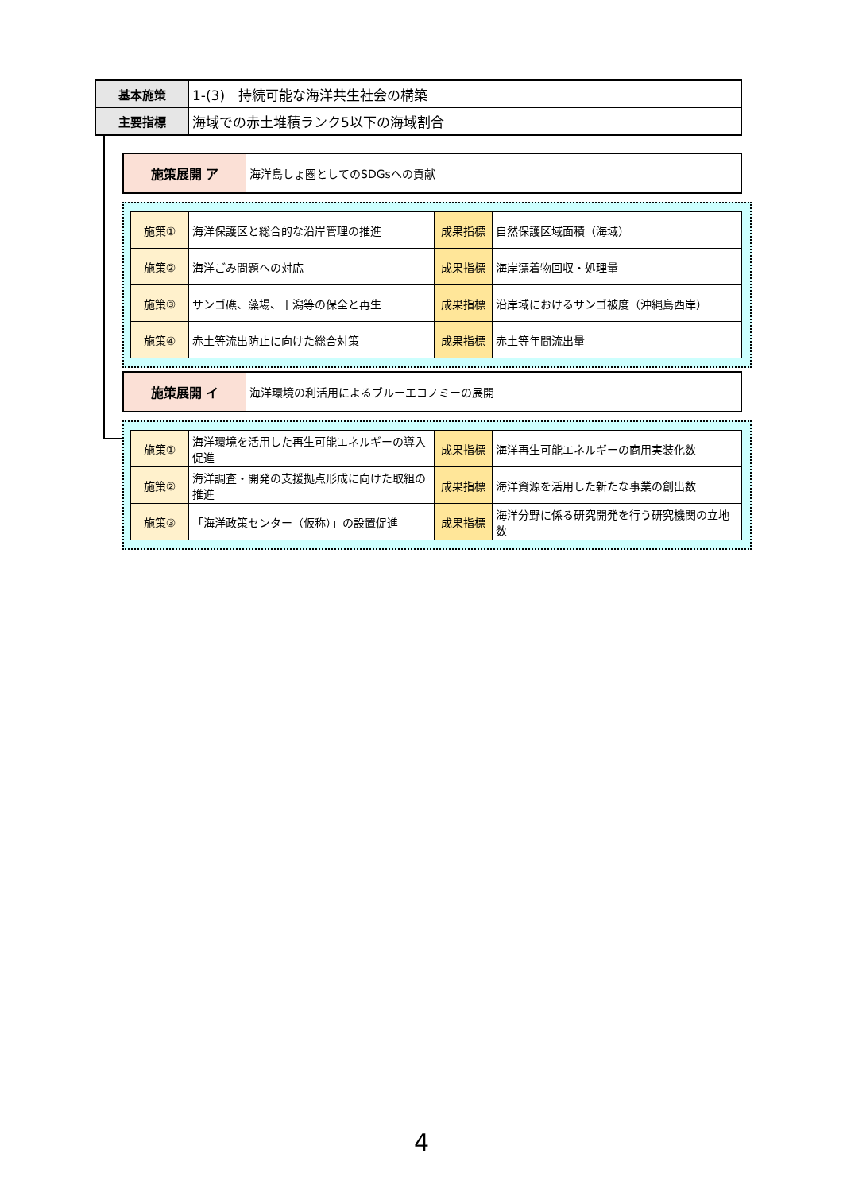| 基本施策 | 1-(3) 持続可能な海洋共生社会の構築 |
| 主要指標 | 海域での赤土堆積ランク5以下の海域割合 |
| 施策展開 ア | 海洋島しょ圏としてのSDGsへの貢献 |
| 施策① | 海洋保護区と総合的な沿岸管理の推進 | 成果指標 | 自然保護区域面積（海域） |
| 施策② | 海洋ごみ問題への対応 | 成果指標 | 海岸漂着物回収・処理量 |
| 施策③ | サンゴ礁、藻場、干潟等の保全と再生 | 成果指標 | 沿岸域におけるサンゴ被度（沖縄島西岸） |
| 施策④ | 赤土等流出防止に向けた総合対策 | 成果指標 | 赤土等年間流出量 |
| 施策展開 イ | 海洋環境の利活用によるブルーエコノミーの展開 |
| 施策① | 海洋環境を活用した再生可能エネルギーの導入促進 | 成果指標 | 海洋再生可能エネルギーの商用実装化数 |
| 施策② | 海洋調査・開発の支援拠点形成に向けた取組の推進 | 成果指標 | 海洋資源を活用した新たな事業の創出数 |
| 施策③ | 「海洋政策センター（仮称）」の設置促進 | 成果指標 | 海洋分野に係る研究開発を行う研究機関の立地数 |
4